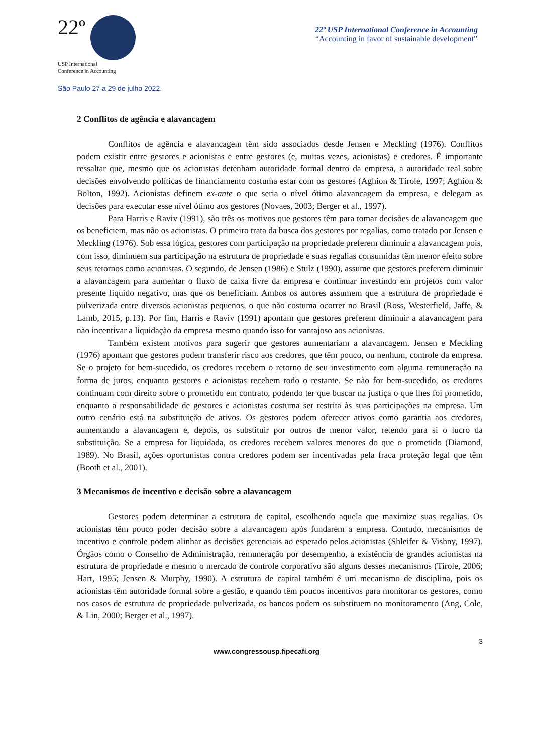22º
USP International
Conference in Accounting
São Paulo 27 a 29 de julho 2022.
22º USP International Conference in Accounting
“Accounting in favor of sustainable development”
2 Conflitos de agência e alavancagem
Conflitos de agência e alavancagem têm sido associados desde Jensen e Meckling (1976). Conflitos podem existir entre gestores e acionistas e entre gestores (e, muitas vezes, acionistas) e credores. É importante ressaltar que, mesmo que os acionistas detenham autoridade formal dentro da empresa, a autoridade real sobre decisões envolvendo políticas de financiamento costuma estar com os gestores (Aghion & Tirole, 1997; Aghion & Bolton, 1992). Acionistas definem ex-ante o que seria o nível ótimo alavancagem da empresa, e delegam as decisões para executar esse nível ótimo aos gestores (Novaes, 2003; Berger et al., 1997).
Para Harris e Raviv (1991), são três os motivos que gestores têm para tomar decisões de alavancagem que os beneficiem, mas não os acionistas. O primeiro trata da busca dos gestores por regalias, como tratado por Jensen e Meckling (1976). Sob essa lógica, gestores com participação na propriedade preferem diminuir a alavancagem pois, com isso, diminuem sua participação na estrutura de propriedade e suas regalias consumidas têm menor efeito sobre seus retornos como acionistas. O segundo, de Jensen (1986) e Stulz (1990), assume que gestores preferem diminuir a alavancagem para aumentar o fluxo de caixa livre da empresa e continuar investindo em projetos com valor presente líquido negativo, mas que os beneficiam. Ambos os autores assumem que a estrutura de propriedade é pulverizada entre diversos acionistas pequenos, o que não costuma ocorrer no Brasil (Ross, Westerfield, Jaffe, & Lamb, 2015, p.13). Por fim, Harris e Raviv (1991) apontam que gestores preferem diminuir a alavancagem para não incentivar a liquidação da empresa mesmo quando isso for vantajoso aos acionistas.
Também existem motivos para sugerir que gestores aumentariam a alavancagem. Jensen e Meckling (1976) apontam que gestores podem transferir risco aos credores, que têm pouco, ou nenhum, controle da empresa. Se o projeto for bem-sucedido, os credores recebem o retorno de seu investimento com alguma remuneração na forma de juros, enquanto gestores e acionistas recebem todo o restante. Se não for bem-sucedido, os credores continuam com direito sobre o prometido em contrato, podendo ter que buscar na justiça o que lhes foi prometido, enquanto a responsabilidade de gestores e acionistas costuma ser restrita às suas participações na empresa. Um outro cenário está na substituição de ativos. Os gestores podem oferecer ativos como garantia aos credores, aumentando a alavancagem e, depois, os substituir por outros de menor valor, retendo para si o lucro da substituição. Se a empresa for liquidada, os credores recebem valores menores do que o prometido (Diamond, 1989). No Brasil, ações oportunistas contra credores podem ser incentivadas pela fraca proteção legal que têm (Booth et al., 2001).
3 Mecanismos de incentivo e decisão sobre a alavancagem
Gestores podem determinar a estrutura de capital, escolhendo aquela que maximize suas regalias. Os acionistas têm pouco poder decisão sobre a alavancagem após fundarem a empresa. Contudo, mecanismos de incentivo e controle podem alinhar as decisões gerenciais ao esperado pelos acionistas (Shleifer & Vishny, 1997). Órgãos como o Conselho de Administração, remuneração por desempenho, a existência de grandes acionistas na estrutura de propriedade e mesmo o mercado de controle corporativo são alguns desses mecanismos (Tirole, 2006; Hart, 1995; Jensen & Murphy, 1990). A estrutura de capital também é um mecanismo de disciplina, pois os acionistas têm autoridade formal sobre a gestão, e quando têm poucos incentivos para monitorar os gestores, como nos casos de estrutura de propriedade pulverizada, os bancos podem os substituem no monitoramento (Ang, Cole, & Lin, 2000; Berger et al., 1997).
3
www.congressousp.fipecafi.org